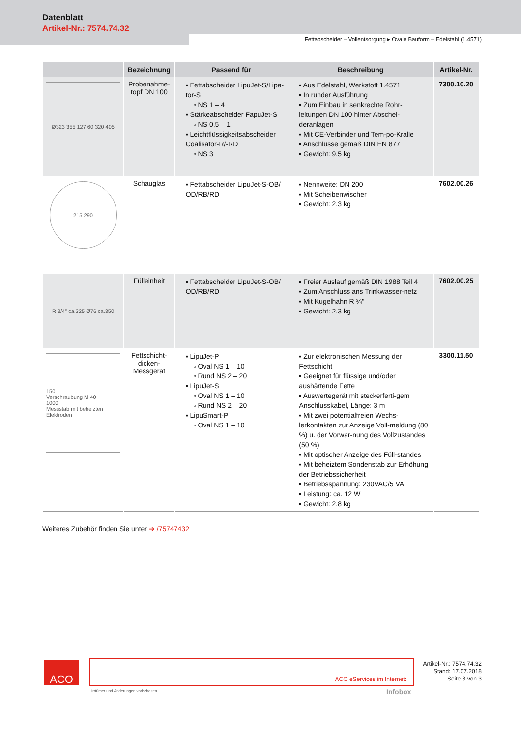Datenblatt
Artikel-Nr.: 7574.74.32
Fettabscheider – Vollentsorgung ▸ Ovale Bauform – Edelstahl (1.4571)
| | Bezeichnung | Passend für | Beschreibung | Artikel-Nr. |
| --- | --- | --- | --- | --- |
| Ø323 355 127 60 320 405 | Probenahme- topf DN 100 | ▪ Fettabscheider LipuJet-S/Lipa-tor-S ▫ NS 1 – 4 ▪ Stärkeabscheider FapuJet-S ▫ NS 0,5 – 1 ▪ Leichtflüssigkeitsabscheider Coalisator-R/-RD ▫ NS 3 | ▪ Aus Edelstahl, Werkstoff 1.4571 ▪ In runder Ausführung ▪ Zum Einbau in senkrechte Rohr-leitungen DN 100 hinter Abschei-deranlagen ▪ Mit CE-Verbinder und Tem-po-Kralle ▪ Anschlüsse gemäß DIN EN 877 ▪ Gewicht: 9,5 kg | 7300.10.20 |
| 215 290 | Schauglas | ▪ Fettabscheider LipuJet-S-OB/ OD/RB/RD | ▪ Nennweite: DN 200 ▪ Mit Scheibenwischer ▪ Gewicht: 2,3 kg | 7602.00.26 |
| R 3/4″ ca.325 Ø76 ca.350 | Fülleinheit | ▪ Fettabscheider LipuJet-S-OB/ OD/RB/RD | ▪ Freier Auslauf gemäß DIN 1988 Teil 4 ▪ Zum Anschluss ans Trinkwasser-netz ▪ Mit Kugelhahn R ¾" ▪ Gewicht: 2,3 kg | 7602.00.25 |
| 150 Verschraubung M 40 1000 Messstab mit beheizten Elektroden | Fettschicht- dicken-Messgerät | ▪ LipuJet-P ▫ Oval NS 1 – 10 ▫ Rund NS 2 – 20 ▪ LipuJet-S ▫ Oval NS 1 – 10 ▫ Rund NS 2 – 20 ▪ LipuSmart-P ▫ Oval NS 1 – 10 | ▪ Zur elektronischen Messung der Fettschicht ▪ Geeignet für flüssige und/oder aushärtende Fette ▪ Auswertegerät mit steckerferti-gem Anschlusskabel, Länge: 3 m ▪ Mit zwei potentialfreien Wechs-lerkontakten zur Anzeige Voll-meldung (80 %) u. der Vorwar-nung des Vollzustandes (50 %) ▪ Mit optischer Anzeige des Füll-standes ▪ Mit beheiztem Sondenstab zur Erhöhung der Betriebssicherheit ▪ Betriebsspannung: 230VAC/5 VA ▪ Leistung: ca. 12 W ▪ Gewicht: 2,8 kg | 3300.11.50 |
Weiteres Zubehör finden Sie unter ➔ /75747432
ACO ACO eServices im Internet:
Artikel-Nr.: 7574.74.32
Stand: 17.07.2018
Seite 3 von 3
Irrtümer und Änderungen vorbehalten.
Infobox